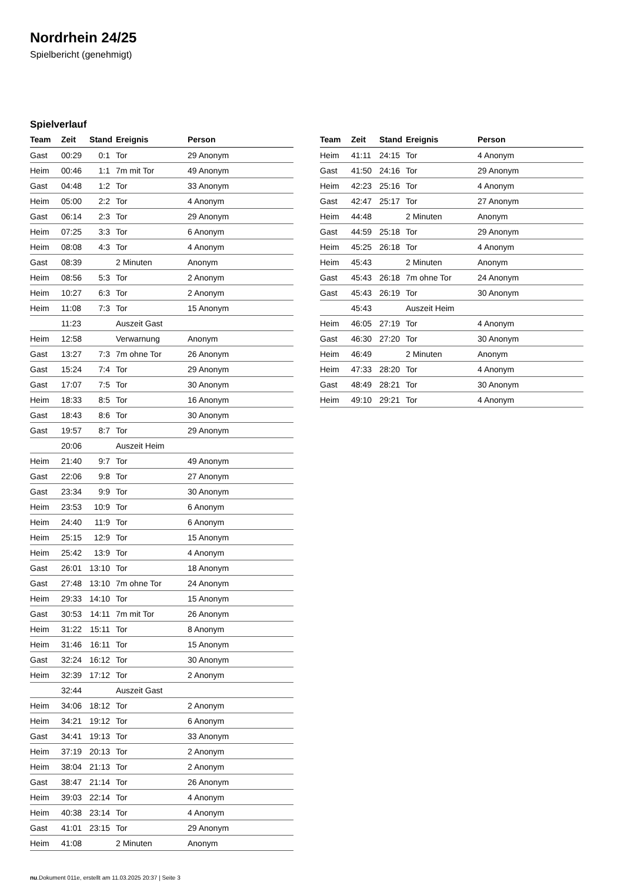Nordrhein 24/25
Spielbericht (genehmigt)
Spielverlauf
| Team | Zeit | Stand | Ereignis | Person |
| --- | --- | --- | --- | --- |
| Gast | 00:29 | 0:1 | Tor | 29 Anonym |
| Heim | 00:46 | 1:1 | 7m mit Tor | 49 Anonym |
| Gast | 04:48 | 1:2 | Tor | 33 Anonym |
| Heim | 05:00 | 2:2 | Tor | 4 Anonym |
| Gast | 06:14 | 2:3 | Tor | 29 Anonym |
| Heim | 07:25 | 3:3 | Tor | 6 Anonym |
| Heim | 08:08 | 4:3 | Tor | 4 Anonym |
| Gast | 08:39 | | 2 Minuten | Anonym |
| Heim | 08:56 | 5:3 | Tor | 2 Anonym |
| Heim | 10:27 | 6:3 | Tor | 2 Anonym |
| Heim | 11:08 | 7:3 | Tor | 15 Anonym |
| | 11:23 | | Auszeit Gast | |
| Heim | 12:58 | | Verwarnung | Anonym |
| Gast | 13:27 | 7:3 | 7m ohne Tor | 26 Anonym |
| Gast | 15:24 | 7:4 | Tor | 29 Anonym |
| Gast | 17:07 | 7:5 | Tor | 30 Anonym |
| Heim | 18:33 | 8:5 | Tor | 16 Anonym |
| Gast | 18:43 | 8:6 | Tor | 30 Anonym |
| Gast | 19:57 | 8:7 | Tor | 29 Anonym |
| | 20:06 | | Auszeit Heim | |
| Heim | 21:40 | 9:7 | Tor | 49 Anonym |
| Gast | 22:06 | 9:8 | Tor | 27 Anonym |
| Gast | 23:34 | 9:9 | Tor | 30 Anonym |
| Heim | 23:53 | 10:9 | Tor | 6 Anonym |
| Heim | 24:40 | 11:9 | Tor | 6 Anonym |
| Heim | 25:15 | 12:9 | Tor | 15 Anonym |
| Heim | 25:42 | 13:9 | Tor | 4 Anonym |
| Gast | 26:01 | 13:10 | Tor | 18 Anonym |
| Gast | 27:48 | 13:10 | 7m ohne Tor | 24 Anonym |
| Heim | 29:33 | 14:10 | Tor | 15 Anonym |
| Gast | 30:53 | 14:11 | 7m mit Tor | 26 Anonym |
| Heim | 31:22 | 15:11 | Tor | 8 Anonym |
| Heim | 31:46 | 16:11 | Tor | 15 Anonym |
| Gast | 32:24 | 16:12 | Tor | 30 Anonym |
| Heim | 32:39 | 17:12 | Tor | 2 Anonym |
| | 32:44 | | Auszeit Gast | |
| Heim | 34:06 | 18:12 | Tor | 2 Anonym |
| Heim | 34:21 | 19:12 | Tor | 6 Anonym |
| Gast | 34:41 | 19:13 | Tor | 33 Anonym |
| Heim | 37:19 | 20:13 | Tor | 2 Anonym |
| Heim | 38:04 | 21:13 | Tor | 2 Anonym |
| Gast | 38:47 | 21:14 | Tor | 26 Anonym |
| Heim | 39:03 | 22:14 | Tor | 4 Anonym |
| Heim | 40:38 | 23:14 | Tor | 4 Anonym |
| Gast | 41:01 | 23:15 | Tor | 29 Anonym |
| Heim | 41:08 | | 2 Minuten | Anonym |
| Team | Zeit | Stand | Ereignis | Person |
| --- | --- | --- | --- | --- |
| Heim | 41:11 | 24:15 | Tor | 4 Anonym |
| Gast | 41:50 | 24:16 | Tor | 29 Anonym |
| Heim | 42:23 | 25:16 | Tor | 4 Anonym |
| Gast | 42:47 | 25:17 | Tor | 27 Anonym |
| Heim | 44:48 | | 2 Minuten | Anonym |
| Gast | 44:59 | 25:18 | Tor | 29 Anonym |
| Heim | 45:25 | 26:18 | Tor | 4 Anonym |
| Heim | 45:43 | | 2 Minuten | Anonym |
| Gast | 45:43 | 26:18 | 7m ohne Tor | 24 Anonym |
| Gast | 45:43 | 26:19 | Tor | 30 Anonym |
| | 45:43 | | Auszeit Heim | |
| Heim | 46:05 | 27:19 | Tor | 4 Anonym |
| Gast | 46:30 | 27:20 | Tor | 30 Anonym |
| Heim | 46:49 | | 2 Minuten | Anonym |
| Heim | 47:33 | 28:20 | Tor | 4 Anonym |
| Gast | 48:49 | 28:21 | Tor | 30 Anonym |
| Heim | 49:10 | 29:21 | Tor | 4 Anonym |
nu.Dokument 011e, erstellt am 11.03.2025 20:37 | Seite 3